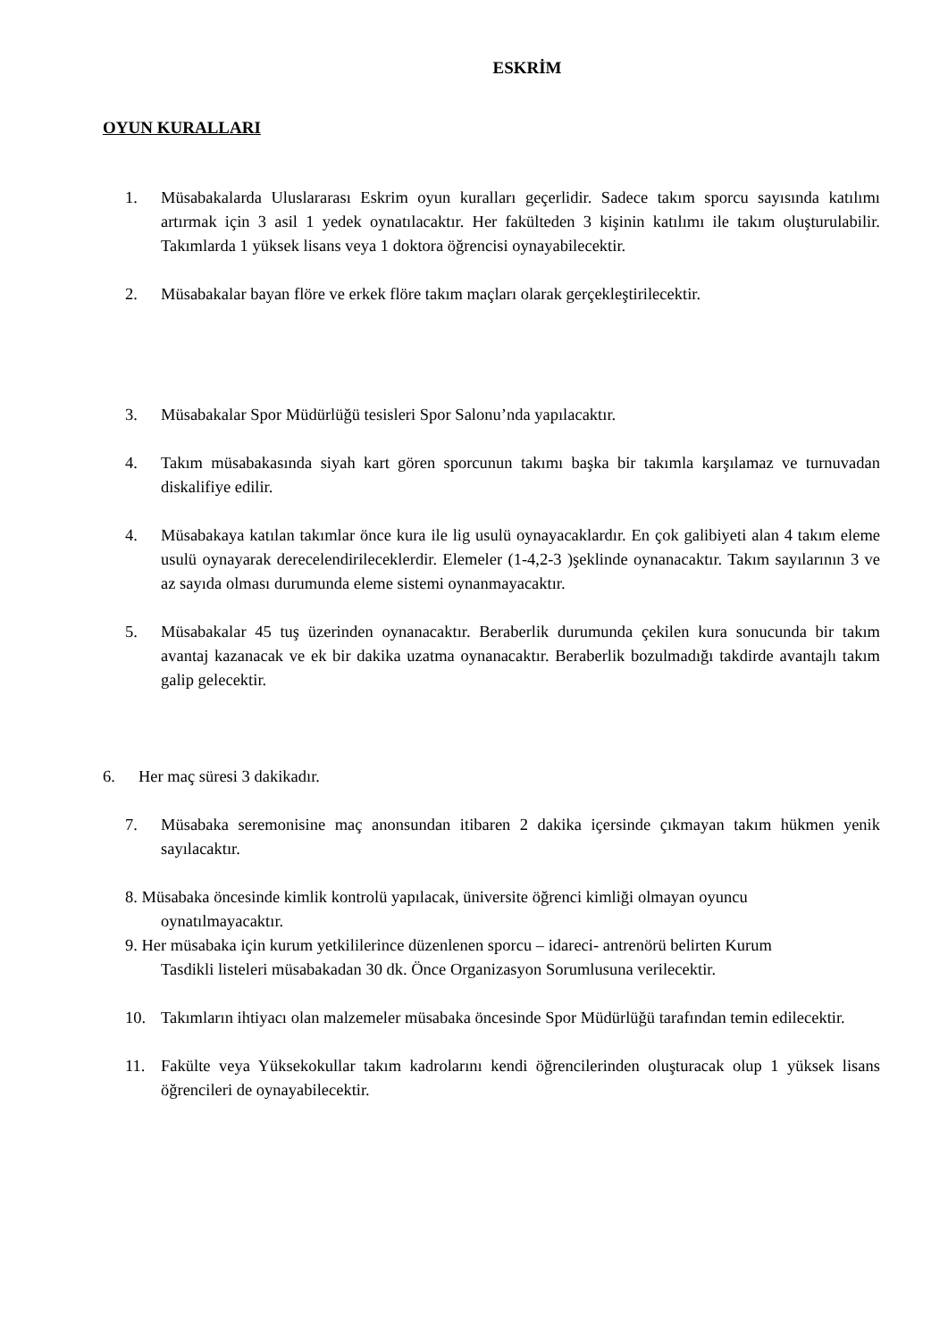ESKRİM
OYUN KURALLARI
1. Müsabakalarda Uluslararası Eskrim oyun kuralları geçerlidir. Sadece takım sporcu sayısında katılımı artırmak için 3 asil 1 yedek oynatılacaktır. Her fakülteden 3 kişinin katılımı ile takım oluşturulabilir. Takımlarda 1 yüksek lisans veya 1 doktora öğrencisi oynayabilecektir.
2. Müsabakalar bayan flöre ve erkek flöre takım maçları olarak gerçekleştirilecektir.
3. Müsabakalar Spor Müdürlüğü tesisleri Spor Salonu’nda yapılacaktır.
4. Takım müsabakasında siyah kart gören sporcunun takımı başka bir takımla karşılamaz ve turnuvadan diskalifiye edilir.
4. Müsabakaya katılan takımlar önce kura ile lig usulü oynayacaklardır. En çok galibiyeti alan 4 takım eleme usulü oynayarak derecelendirileceklerdir. Elemeler (1-4,2-3 )şeklinde oynanacaktır. Takım sayılarının 3 ve az sayıda olması durumunda eleme sistemi oynanmayacaktır.
5. Müsabakalar 45 tuş üzerinden oynanacaktır. Beraberlik durumunda çekilen kura sonucunda bir takım avantaj kazanacak ve ek bir dakika uzatma oynanacaktır. Beraberlik bozulmadığı takdirde avantajlı takım galip gelecektir.
6. Her maç süresi 3 dakikadır.
7. Müsabaka seremonisine maç anonsundan itibaren 2 dakika içersinde çıkmayan takım hükmen yenik sayılacaktır.
8. Müsabaka öncesinde kimlik kontrolü yapılacak, üniversite öğrenci kimliği olmayan oyuncu
oynatılmayacaktır.
9. Her müsabaka için kurum yetkililerince düzenlenen sporcu – idareci- antrenörü belirten Kurum
Tasdikli listeleri müsabakadan 30 dk. Önce Organizasyon Sorumlusuna verilecektir.
10. Takımların ihtiyacı olan malzemeler müsabaka öncesinde Spor Müdürlüğü tarafından temin edilecektir.
11. Fakülte veya Yüksekokullar takım kadrolarını kendi öğrencilerinden oluşturacak olup 1 yüksek lisans öğrencileri de oynayabilecektir.